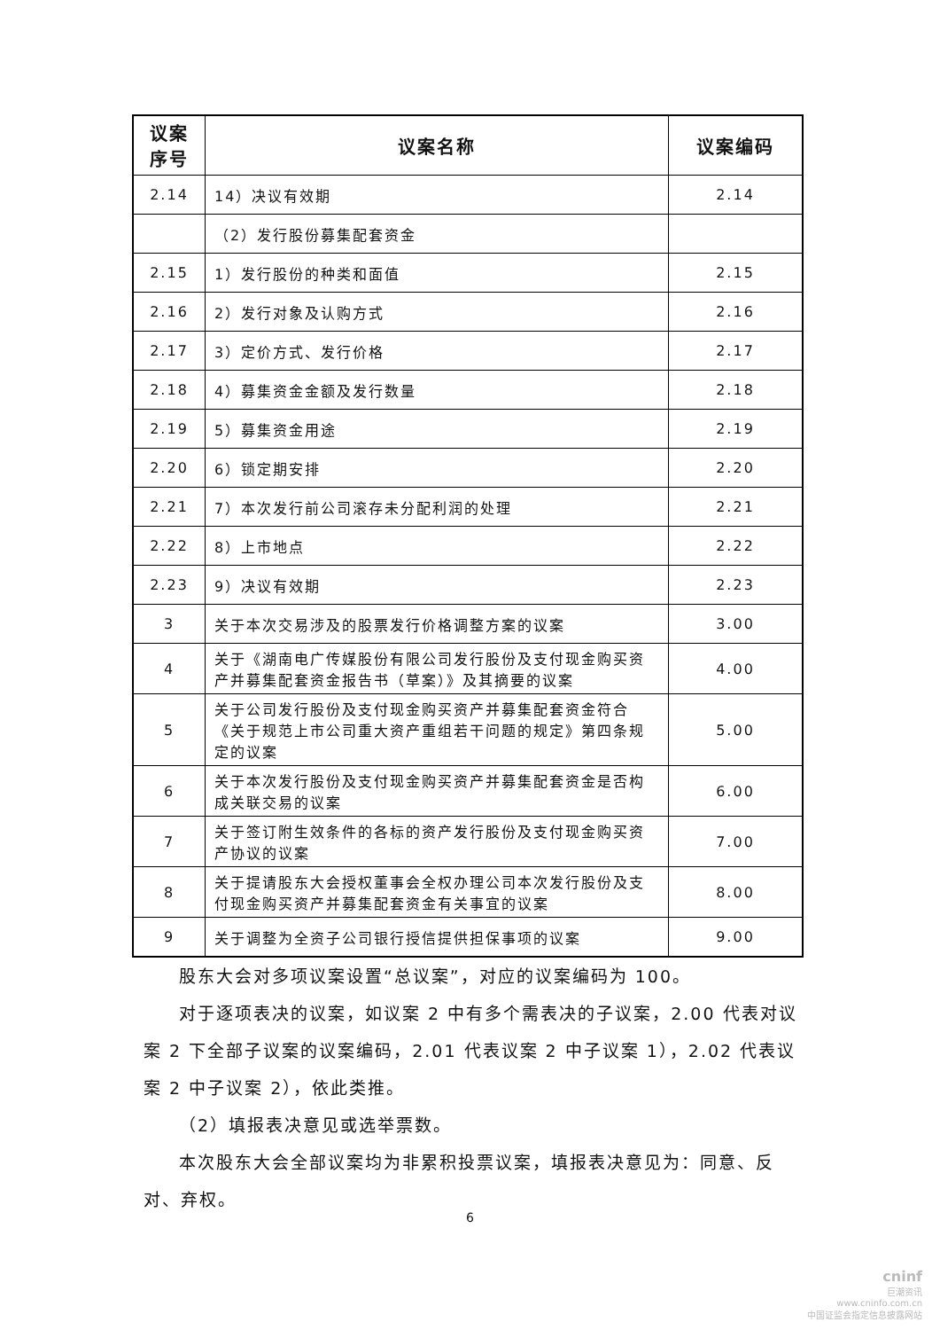| 议案 序号 | 议案名称 | 议案编码 |
| --- | --- | --- |
| 2.14 | 14）决议有效期 | 2.14 |
| | （2）发行股份募集配套资金 | |
| 2.15 | 1）发行股份的种类和面值 | 2.15 |
| 2.16 | 2）发行对象及认购方式 | 2.16 |
| 2.17 | 3）定价方式、发行价格 | 2.17 |
| 2.18 | 4）募集资金金额及发行数量 | 2.18 |
| 2.19 | 5）募集资金用途 | 2.19 |
| 2.20 | 6）锁定期安排 | 2.20 |
| 2.21 | 7）本次发行前公司滚存未分配利润的处理 | 2.21 |
| 2.22 | 8）上市地点 | 2.22 |
| 2.23 | 9）决议有效期 | 2.23 |
| 3 | 关于本次交易涉及的股票发行价格调整方案的议案 | 3.00 |
| 4 | 关于《湖南电广传媒股份有限公司发行股份及支付现金购买资产并募集配套资金报告书（草案）》及其摘要的议案 | 4.00 |
| 5 | 关于公司发行股份及支付现金购买资产并募集配套资金符合《关于规范上市公司重大资产重组若干问题的规定》第四条规定的议案 | 5.00 |
| 6 | 关于本次发行股份及支付现金购买资产并募集配套资金是否构成关联交易的议案 | 6.00 |
| 7 | 关于签订附生效条件的各标的资产发行股份及支付现金购买资产协议的议案 | 7.00 |
| 8 | 关于提请股东大会授权董事会全权办理公司本次发行股份及支付现金购买资产并募集配套资金有关事宜的议案 | 8.00 |
| 9 | 关于调整为全资子公司银行授信提供担保事项的议案 | 9.00 |
股东大会对多项议案设置“总议案”，对应的议案编码为 100。
对于逐项表决的议案，如议案 2 中有多个需表决的子议案，2.00 代表对议案 2 下全部子议案的议案编码，2.01 代表议案 2 中子议案 1），2.02 代表议案 2 中子议案 2），依此类推。
（2）填报表决意见或选举票数。
本次股东大会全部议案均为非累积投票议案，填报表决意见为：同意、反对、弃权。
6
cninf
巨潮资讯
www.cninfo.com.cn
中国证监会指定信息披露网站